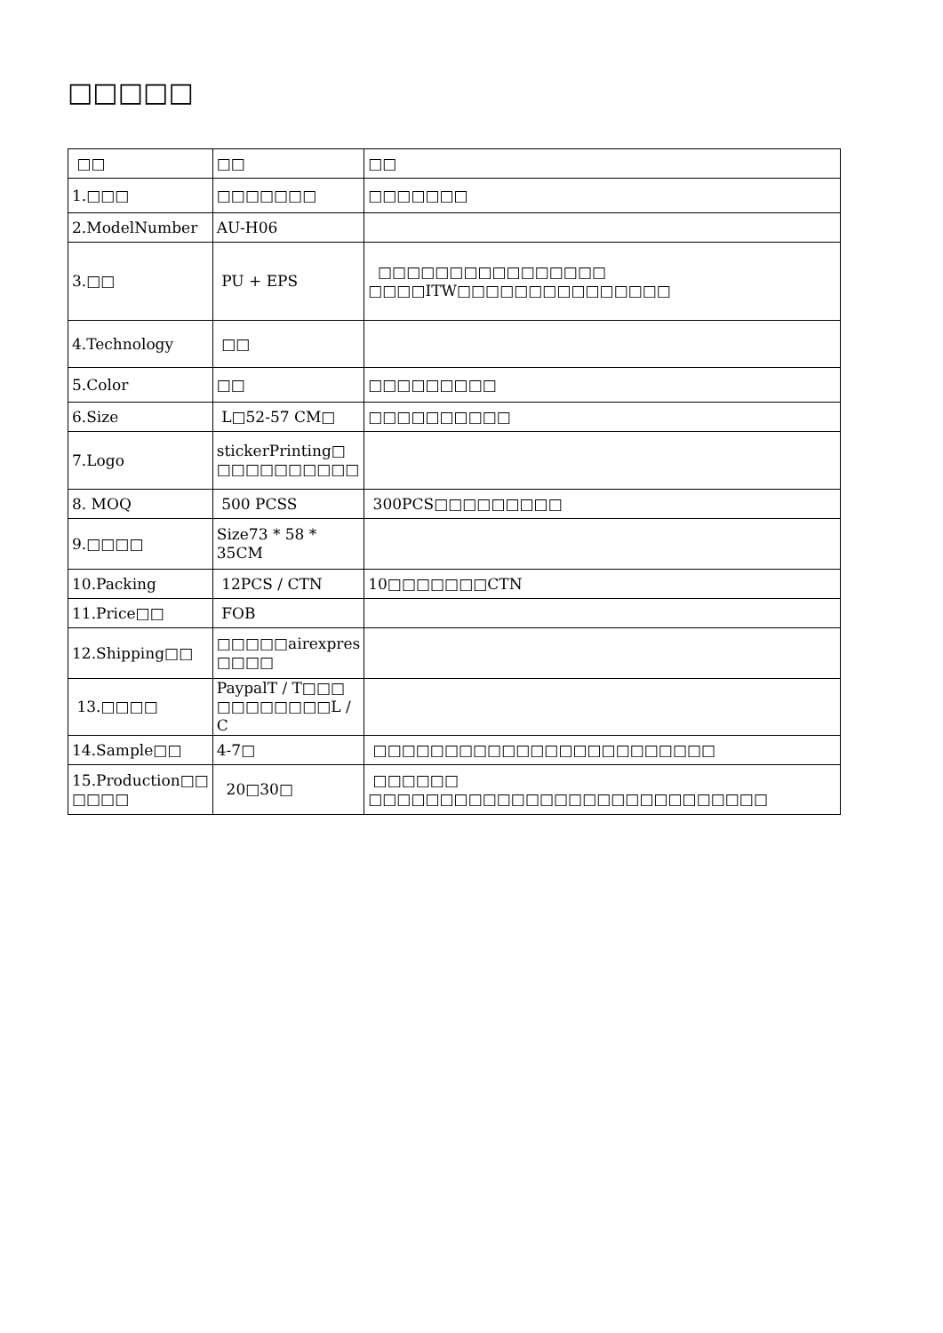□□□□□
| □□ | □□ | □□ |
| 1.□□□ | □□□□□□□ | □□□□□□□ |
| 2.ModelNumber | AU-H06 | |
| 3.□□ | PU + EPS | □□□□□□□□□□□□□□□□ □□□□ITW□□□□□□□□□□□□□□□ |
| 4.Technology | □□ | |
| 5.Color | □□ | □□□□□□□□□ |
| 6.Size | L□52-57 CM□ | □□□□□□□□□□ |
| 7.Logo | stickerPrinting□ □□□□□□□□□□ | |
| 8. MOQ | 500 PCSS | 300PCS□□□□□□□□□ |
| 9.□□□□ | Size73 * 58 * 35CM | |
| 10.Packing | 12PCS / CTN | 10□□□□□□□CTN |
| 11.Price□□ | FOB | |
| 12.Shipping□□ | □□□□□airexpres □□□□ | |
| 13.□□□□ | PaypalT / T□□□ □□□□□□□□L / C | |
| 14.Sample□□ | 4-7□ | □□□□□□□□□□□□□□□□□□□□□□□□ |
| 15.Production□□ □□□□ | 20□30□ | □□□□□□ □□□□□□□□□□□□□□□□□□□□□□□□□□□□ |